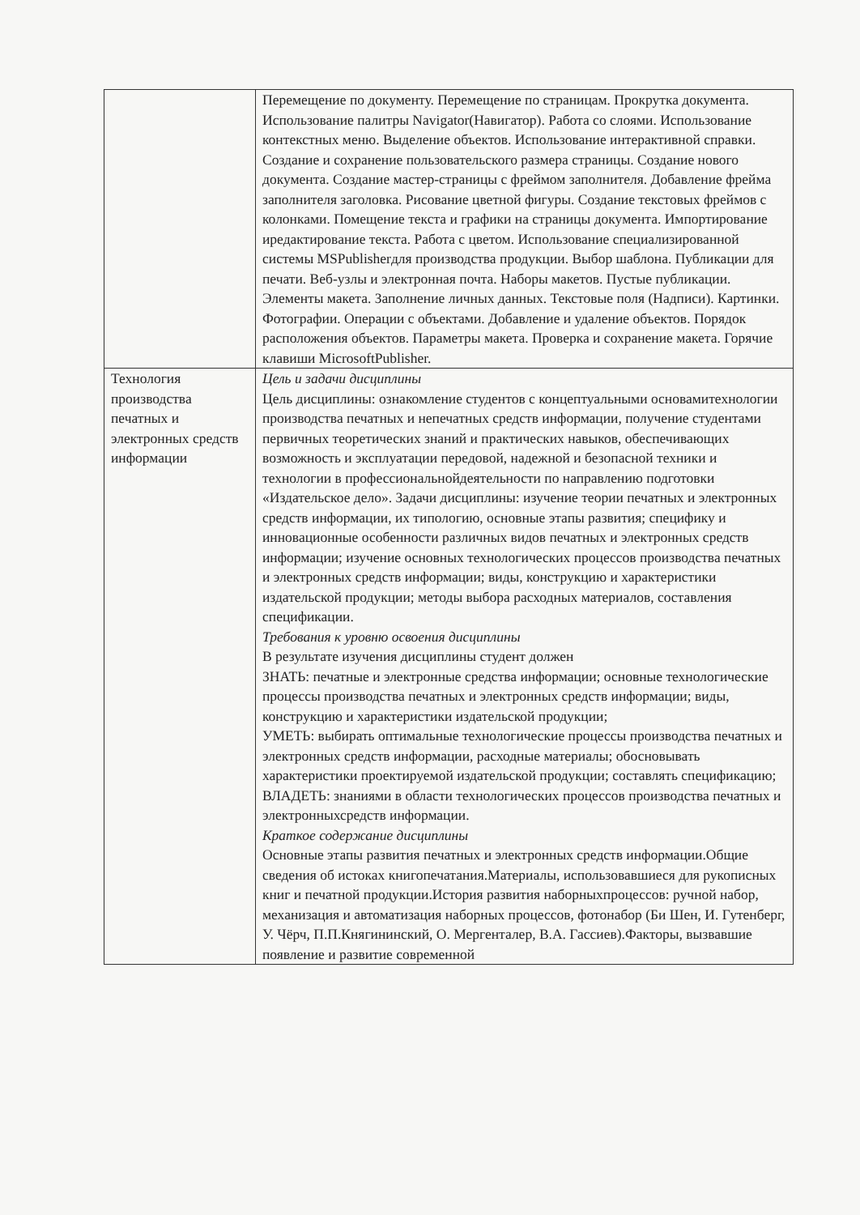| | Перемещение по документу. Перемещение по страницам. Прокрутка документа. Использование палитры Navigator(Навигатор). Работа со слоями. Использование контекстных меню. Выделение объектов. Использование интерактивной справки. Создание и сохранение пользовательского размера страницы. Создание нового документа. Создание мастер-страницы с фреймом заполнителя. Добавление фрейма заполнителя заголовка. Рисование цветной фигуры. Создание текстовых фреймов с колонками. Помещение текста и графики на страницы документа. Импортирование иредактирование текста. Работа с цветом. Использование специализированной системы MSPublisherдля производства продукции. Выбор шаблона. Публикации для печати. Веб-узлы и электронная почта. Наборы макетов. Пустые публикации. Элементы макета. Заполнение личных данных. Текстовые поля (Надписи). Картинки. Фотографии. Операции с объектами. Добавление и удаление объектов. Порядок расположения объектов. Параметры макета. Проверка и сохранение макета. Горячие клавиши MicrosoftPublisher. |
| Технология производства печатных и электронных средств информации | Цель и задачи дисциплины Цель дисциплины: ознакомление студентов с концептуальными основамитехнологии производства печатных и непечатных средств информации, получение студентами первичных теоретических знаний и практических навыков, обеспечивающих возможность и эксплуатации передовой, надежной и безопасной техники и технологии в профессиональнойдеятельности по направлению подготовки «Издательское дело». Задачи дисциплины: изучение теории печатных и электронных средств информации, их типологию, основные этапы развития; специфику и инновационные особенности различных видов печатных и электронных средств информации; изучение основных технологических процессов производства печатных и электронных средств информации; виды, конструкцию и характеристики издательской продукции; методы выбора расходных материалов, составления спецификации. Требования к уровню освоения дисциплины В результате изучения дисциплины студент должен ЗНАТЬ: печатные и электронные средства информации; основные технологические процессы производства печатных и электронных средств информации; виды, конструкцию и характеристики издательской продукции; УМЕТЬ: выбирать оптимальные технологические процессы производства печатных и электронных средств информации, расходные материалы; обосновывать характеристики проектируемой издательской продукции; составлять спецификацию; ВЛАДЕТЬ: знаниями в области технологических процессов производства печатных и электронныхсредств информации. Краткое содержание дисциплины Основные этапы развития печатных и электронных средств информации.Общие сведения об истоках книгопечатания.Материалы, использовавшиеся для рукописных книг и печатной продукции.История развития наборныхпроцессов: ручной набор, механизация и автоматизация наборных процессов, фотонабор (Би Шен, И. Гутенберг, У. Чёрч, П.П.Княгининский, О. Мергенталер, В.А. Гассиев).Факторы, вызвавшие появление и развитие современной |